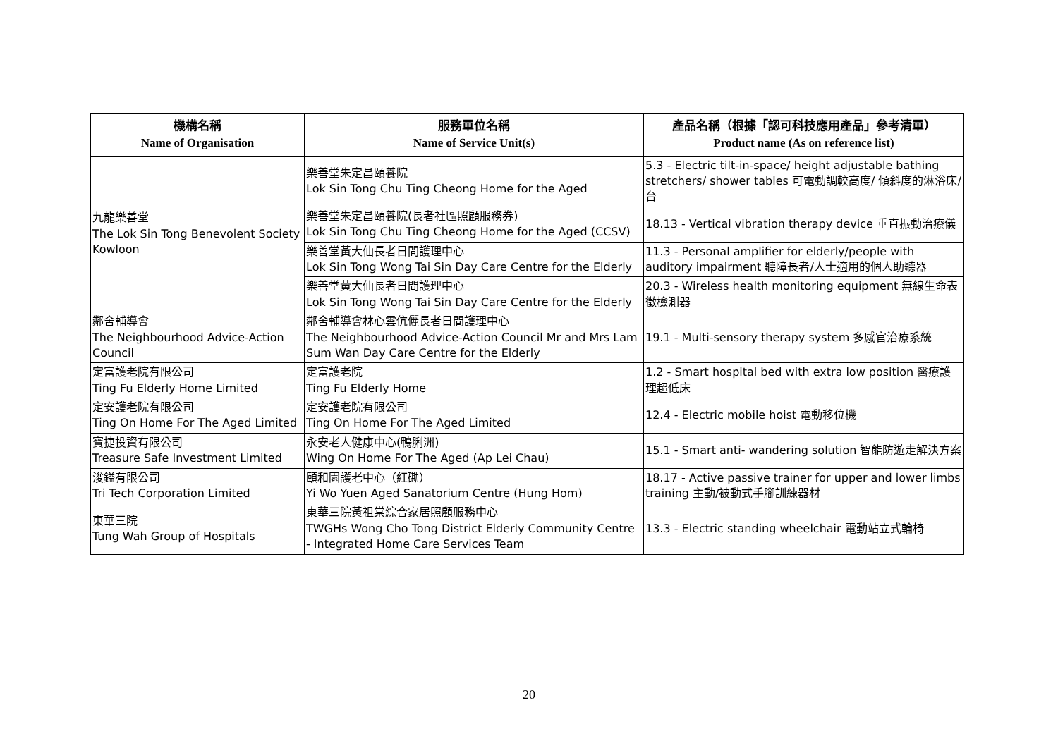| 機構名稱 Name of Organisation | 服務單位名稱 Name of Service Unit(s) | 產品名稱（根據「認可科技應用產品」參考清單） Product name (As on reference list) |
| --- | --- | --- |
| 九龍樂善堂 The Lok Sin Tong Benevolent Society Kowloon | 樂善堂朱定昌頤養院 Lok Sin Tong Chu Ting Cheong Home for the Aged | 5.3 - Electric tilt-in-space/ height adjustable bathing stretchers/ shower tables 可電動調較高度/ 傾斜度的淋浴床/ 台 |
| | 樂善堂朱定昌頤養院(長者社區照顧服務券) Lok Sin Tong Chu Ting Cheong Home for the Aged (CCSV) | 18.13 - Vertical vibration therapy device 垂直振動治療儀 |
| | 樂善堂黃大仙長者日間護理中心 Lok Sin Tong Wong Tai Sin Day Care Centre for the Elderly | 11.3 - Personal amplifier for elderly/people with auditory impairment 聽障長者/人士適用的個人助聽器 |
| | 樂善堂黃大仙長者日間護理中心 Lok Sin Tong Wong Tai Sin Day Care Centre for the Elderly | 20.3 - Wireless health monitoring equipment 無線生命表徵檢測器 |
| 鄰舍輔導會 The Neighbourhood Advice-Action Council | 鄰舍輔導會林心雲伉儷長者日間護理中心 The Neighbourhood Advice-Action Council Mr and Mrs Lam Sum Wan Day Care Centre for the Elderly | 19.1 - Multi-sensory therapy system 多感官治療系統 |
| 定富護老院有限公司 Ting Fu Elderly Home Limited | 定富護老院 Ting Fu Elderly Home | 1.2 - Smart hospital bed with extra low position 醫療護理超低床 |
| 定安護老院有限公司 Ting On Home For The Aged Limited | 定安護老院有限公司 Ting On Home For The Aged Limited | 12.4 - Electric mobile hoist 電動移位機 |
| 寶捷投資有限公司 Treasure Safe Investment Limited | 永安老人健康中心(鴨脷洲) Wing On Home For The Aged (Ap Lei Chau) | 15.1 - Smart anti- wandering solution 智能防遊走解決方案 |
| 浚鎰有限公司 Tri Tech Corporation Limited | 頤和園護老中心（紅磡） Yi Wo Yuen Aged Sanatorium Centre (Hung Hom) | 18.17 - Active passive trainer for upper and lower limbs training 主動/被動式手腳訓練器材 |
| 東華三院 Tung Wah Group of Hospitals | 東華三院黃祖棠綜合家居照顧服務中心 TWGHs Wong Cho Tong District Elderly Community Centre - Integrated Home Care Services Team | 13.3 - Electric standing wheelchair 電動站立式輪椅 |
20